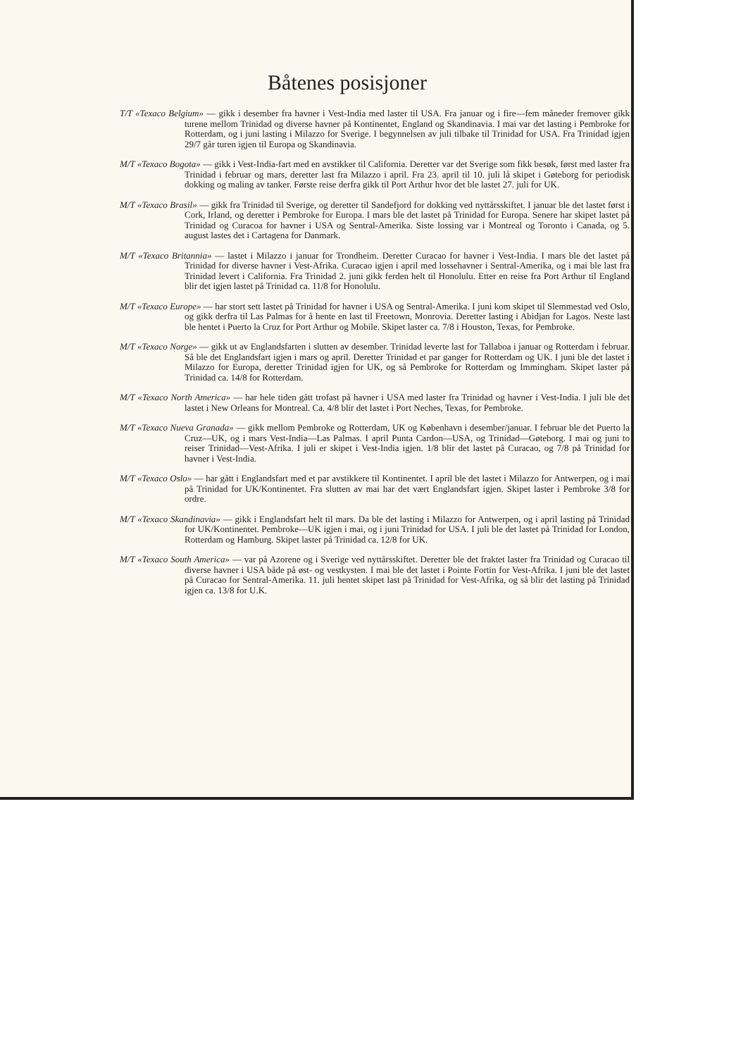Båtenes posisjoner
T/T «Texaco Belgium» — gikk i desember fra havner i Vest-India med laster til USA. Fra januar og i fire—fem måneder fremover gikk turene mellom Trinidad og diverse havner på Kontinentet, England og Skandinavia. I mai var det lasting i Pembroke for Rotterdam, og i juni lasting i Milazzo for Sverige. I begynnelsen av juli tilbake til Trinidad for USA. Fra Trinidad igjen 29/7 går turen igjen til Europa og Skandinavia.
M/T «Texaco Bogota» — gikk i Vest-India-fart med en avstikker til California. Deretter var det Sverige som fikk besøk, først med laster fra Trinidad i februar og mars, deretter last fra Milazzo i april. Fra 23. april til 10. juli lå skipet i Gøteborg for periodisk dokking og maling av tanker. Første reise derfra gikk til Port Arthur hvor det ble lastet 27. juli for UK.
M/T «Texaco Brasil» — gikk fra Trinidad til Sverige, og deretter til Sandefjord for dokking ved nyttårsskiftet. I januar ble det lastet først i Cork, Irland, og deretter i Pembroke for Europa. I mars ble det lastet på Trinidad for Europa. Senere har skipet lastet på Trinidad og Curacoa for havner i USA og Sentral-Amerika. Siste lossing var i Montreal og Toronto i Canada, og 5. august lastes det i Cartagena for Danmark.
M/T «Texaco Britannia» — lastet i Milazzo i januar for Trondheim. Deretter Curacao for havner i Vest-India. I mars ble det lastet på Trinidad for diverse havner i Vest-Afrika. Curacao igjen i april med lossehavner i Sentral-Amerika, og i mai ble last fra Trinidad levert i California. Fra Trinidad 2. juni gikk ferden helt til Honolulu. Etter en reise fra Port Arthur til England blir det igjen lastet på Trinidad ca. 11/8 for Honolulu.
M/T «Texaco Europe» — har stort sett lastet på Trinidad for havner i USA og Sentral-Amerika. I juni kom skipet til Slemmestad ved Oslo, og gikk derfra til Las Palmas for å hente en last til Freetown, Monrovia. Deretter lasting i Abidjan for Lagos. Neste last ble hentet i Puerto la Cruz for Port Arthur og Mobile. Skipet laster ca. 7/8 i Houston, Texas, for Pembroke.
M/T «Texaco Norge» — gikk ut av Englandsfarten i slutten av desember. Trinidad leverte last for Tallaboa i januar og Rotterdam i februar. Så ble det Englandsfart igjen i mars og april. Deretter Trinidad et par ganger for Rotterdam og UK. I juni ble det lastet i Milazzo for Europa, deretter Trinidad igjen for UK, og så Pembroke for Rotterdam og Immingham. Skipet laster på Trinidad ca. 14/8 for Rotterdam.
M/T «Texaco North America» — har hele tiden gått trofast på havner i USA med laster fra Trinidad og havner i Vest-India. I juli ble det lastet i New Orleans for Montreal. Ca. 4/8 blir det lastet i Port Neches, Texas, for Pembroke.
M/T «Texaco Nueva Granada» — gikk mellom Pembroke og Rotterdam, UK og København i desember/januar. I februar ble det Puerto la Cruz—UK, og i mars Vest-India—Las Palmas. I april Punta Cardon—USA, og Trinidad—Gøteborg. I mai og juni to reiser Trinidad—Vest-Afrika. I juli er skipet i Vest-India igjen. 1/8 blir det lastet på Curacao, og 7/8 på Trinidad for havner i Vest-India.
M/T «Texaco Oslo» — har gått i Englandsfart med et par avstikkere til Kontinentet. I april ble det lastet i Milazzo for Antwerpen, og i mai på Trinidad for UK/Kontinentet. Fra slutten av mai har det vært Englandsfart igjen. Skipet laster i Pembroke 3/8 for ordre.
M/T «Texaco Skandinavia» — gikk i Englandsfart helt til mars. Da ble det lasting i Milazzo for Antwerpen, og i april lasting på Trinidad for UK/Kontinentet. Pembroke—UK igjen i mai, og i juni Trinidad for USA. I juli ble det lastet på Trinidad for London, Rotterdam og Hamburg. Skipet laster på Trinidad ca. 12/8 for UK.
M/T «Texaco South America» — var på Azorene og i Sverige ved nyttårsskiftet. Deretter ble det fraktet laster fra Trinidad og Curacao til diverse havner i USA både på øst- og vestkysten. I mai ble det lastet i Pointe Fortin for Vest-Afrika. I juni ble det lastet på Curacao for Sentral-Amerika. 11. juli hentet skipet last på Trinidad for Vest-Afrika, og så blir det lasting på Trinidad igjen ca. 13/8 for U.K.